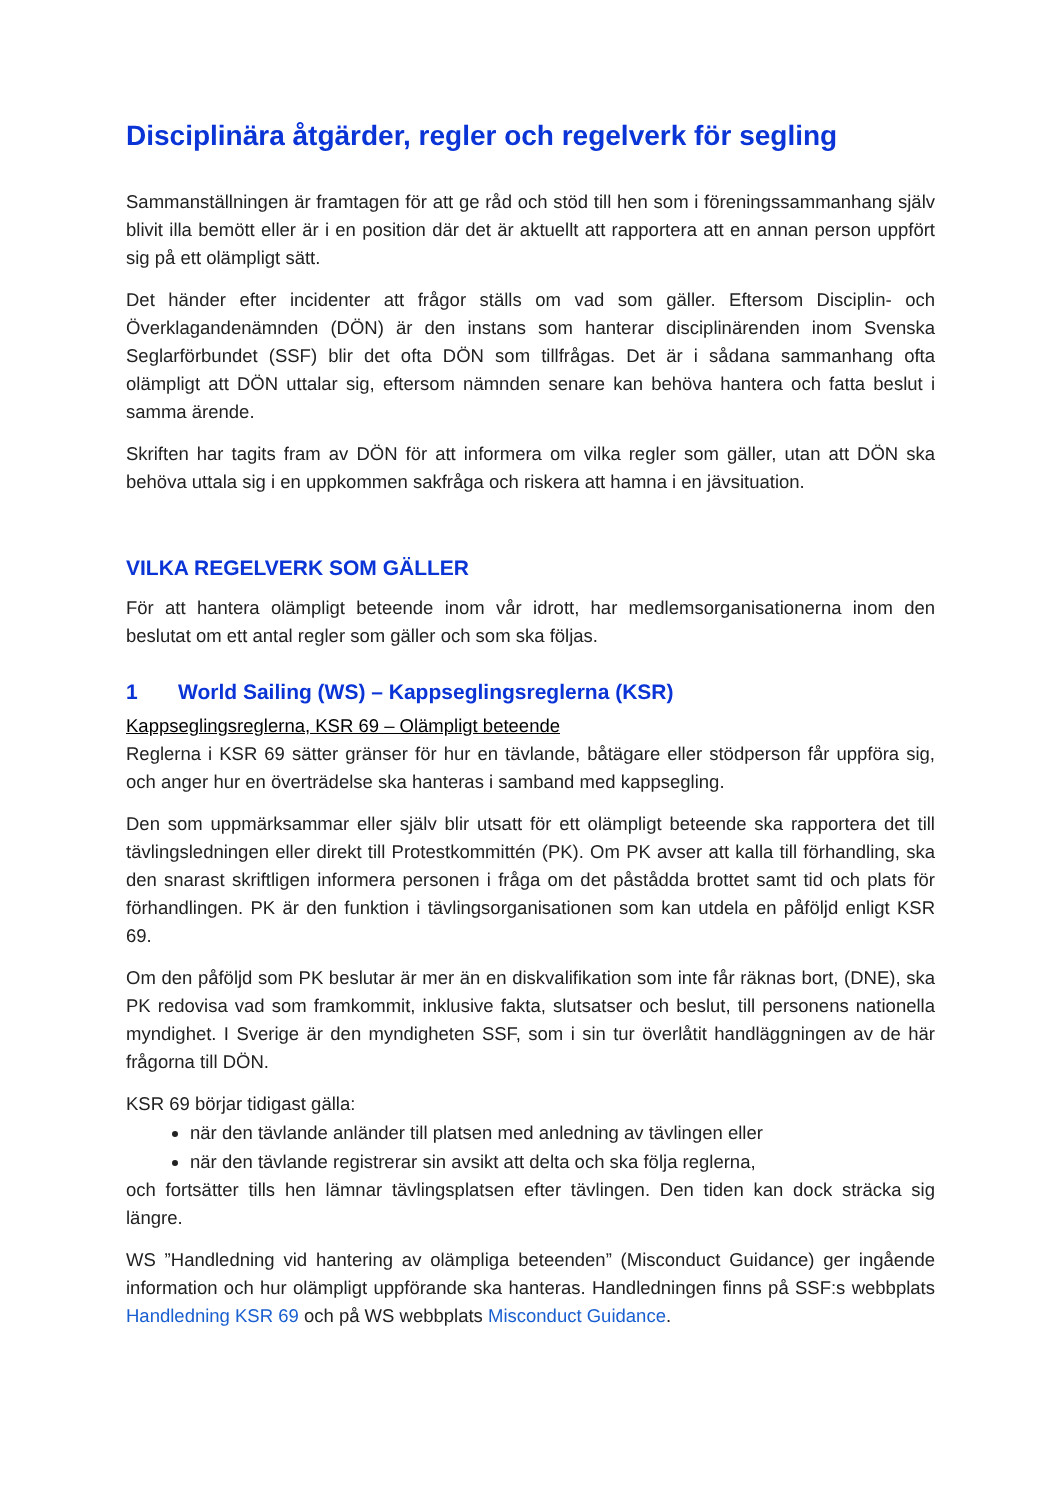Disciplinära åtgärder, regler och regelverk för segling
Sammanställningen är framtagen för att ge råd och stöd till hen som i föreningssammanhang själv blivit illa bemött eller är i en position där det är aktuellt att rapportera att en annan person uppfört sig på ett olämpligt sätt.
Det händer efter incidenter att frågor ställs om vad som gäller. Eftersom Disciplin- och Överklagandenämnden (DÖN) är den instans som hanterar disciplinärenden inom Svenska Seglarförbundet (SSF) blir det ofta DÖN som tillfrågas. Det är i sådana sammanhang ofta olämpligt att DÖN uttalar sig, eftersom nämnden senare kan behöva hantera och fatta beslut i samma ärende.
Skriften har tagits fram av DÖN för att informera om vilka regler som gäller, utan att DÖN ska behöva uttala sig i en uppkommen sakfråga och riskera att hamna i en jävsituation.
VILKA REGELVERK SOM GÄLLER
För att hantera olämpligt beteende inom vår idrott, har medlemsorganisationerna inom den beslutat om ett antal regler som gäller och som ska följas.
1 World Sailing (WS) – Kappseglingsreglerna (KSR)
Kappseglingsreglerna, KSR 69 – Olämpligt beteende
Reglerna i KSR 69 sätter gränser för hur en tävlande, båtägare eller stödperson får uppföra sig, och anger hur en överträdelse ska hanteras i samband med kappsegling.
Den som uppmärksammar eller själv blir utsatt för ett olämpligt beteende ska rapportera det till tävlingsledningen eller direkt till Protestkommittén (PK). Om PK avser att kalla till förhandling, ska den snarast skriftligen informera personen i fråga om det påstådda brottet samt tid och plats för förhandlingen. PK är den funktion i tävlingsorganisationen som kan utdela en påföljd enligt KSR 69.
Om den påföljd som PK beslutar är mer än en diskvalifikation som inte får räknas bort, (DNE), ska PK redovisa vad som framkommit, inklusive fakta, slutsatser och beslut, till personens nationella myndighet. I Sverige är den myndigheten SSF, som i sin tur överlåtit handläggningen av de här frågorna till DÖN.
KSR 69 börjar tidigast gälla:
när den tävlande anländer till platsen med anledning av tävlingen eller
när den tävlande registrerar sin avsikt att delta och ska följa reglerna,
och fortsätter tills hen lämnar tävlingsplatsen efter tävlingen. Den tiden kan dock sträcka sig längre.
WS ”Handledning vid hantering av olämpliga beteenden” (Misconduct Guidance) ger ingående information och hur olämpligt uppförande ska hanteras. Handledningen finns på SSF:s webbplats Handledning KSR 69 och på WS webbplats Misconduct Guidance.